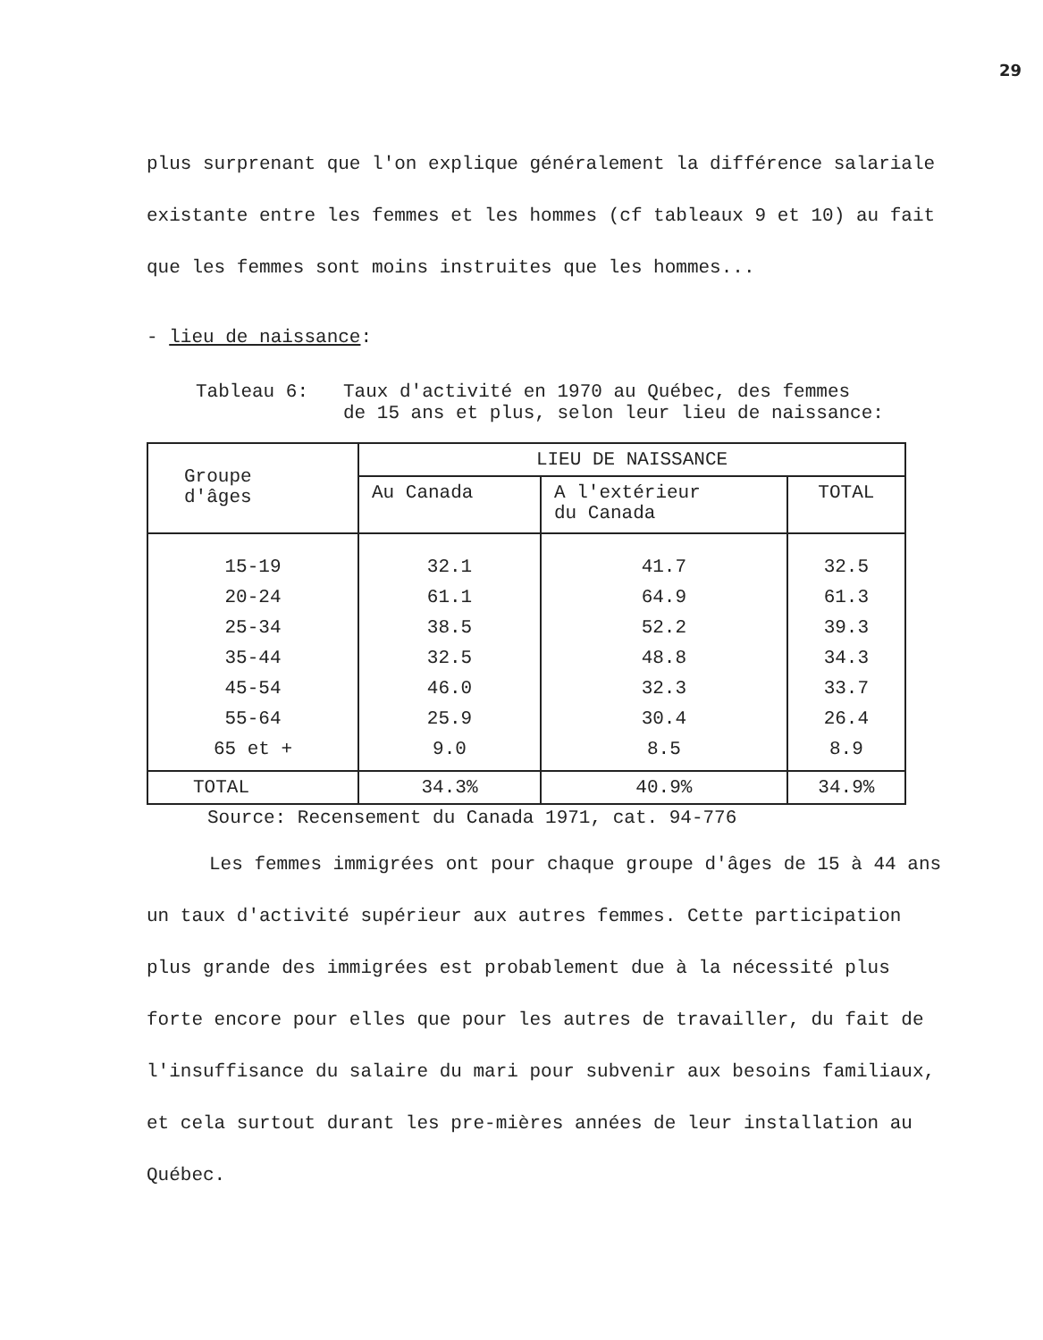29
plus surprenant que l'on explique généralement la différence salariale existante entre les femmes et les hommes (cf tableaux 9 et 10) au fait que les femmes sont moins instruites que les hommes...
- lieu de naissance:
Tableau 6: Taux d'activité en 1970 au Québec, des femmes
de 15 ans et plus, selon leur lieu de naissance:
| Groupe d'âges | LIEU DE NAISSANCE | | |
| --- | --- | --- | --- |
| | Au Canada | A l'extérieur du Canada | TOTAL |
| 15-19 20-24 25-34 35-44 45-54 55-64 65 et + | 32.1 61.1 38.5 32.5 46.0 25.9 9.0 | 41.7 64.9 52.2 48.8 32.3 30.4 8.5 | 32.5 61.3 39.3 34.3 33.7 26.4 8.9 |
| TOTAL | 34.3% | 40.9% | 34.9% |
Source: Recensement du Canada 1971, cat. 94-776
Les femmes immigrées ont pour chaque groupe d'âges de 15 à 44 ans un taux d'activité supérieur aux autres femmes. Cette participation plus grande des immigrées est probablement due à la nécessité plus forte encore pour elles que pour les autres de travailler, du fait de l'insuffisance du salaire du mari pour subvenir aux besoins familiaux, et cela surtout durant les pre-mières années de leur installation au Québec.